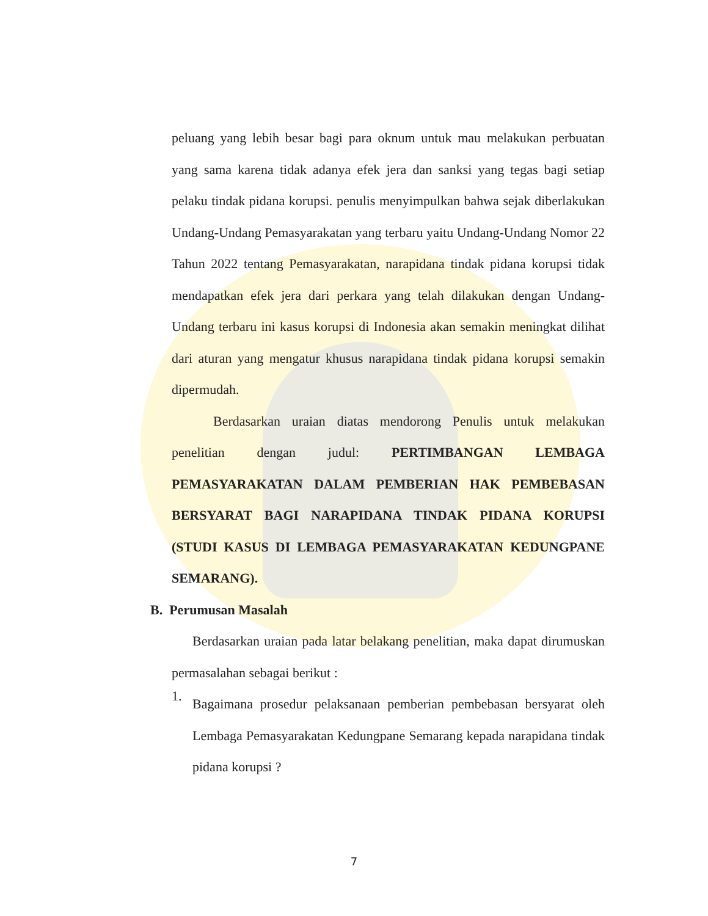peluang yang lebih besar bagi para oknum untuk mau melakukan perbuatan yang sama karena tidak adanya efek jera dan sanksi yang tegas bagi setiap pelaku tindak pidana korupsi. penulis menyimpulkan bahwa sejak diberlakukan Undang-Undang Pemasyarakatan yang terbaru yaitu Undang-Undang Nomor 22 Tahun 2022 tentang Pemasyarakatan, narapidana tindak pidana korupsi tidak mendapatkan efek jera dari perkara yang telah dilakukan dengan Undang-Undang terbaru ini kasus korupsi di Indonesia akan semakin meningkat dilihat dari aturan yang mengatur khusus narapidana tindak pidana korupsi semakin dipermudah.
Berdasarkan uraian diatas mendorong Penulis untuk melakukan penelitian dengan judul: PERTIMBANGAN LEMBAGA PEMASYARAKATAN DALAM PEMBERIAN HAK PEMBEBASAN BERSYARAT BAGI NARAPIDANA TINDAK PIDANA KORUPSI (STUDI KASUS DI LEMBAGA PEMASYARAKATAN KEDUNGPANE SEMARANG).
B. Perumusan Masalah
Berdasarkan uraian pada latar belakang penelitian, maka dapat dirumuskan permasalahan sebagai berikut :
1.
Bagaimana prosedur pelaksanaan pemberian pembebasan bersyarat oleh Lembaga Pemasyarakatan Kedungpane Semarang kepada narapidana tindak pidana korupsi ?
7